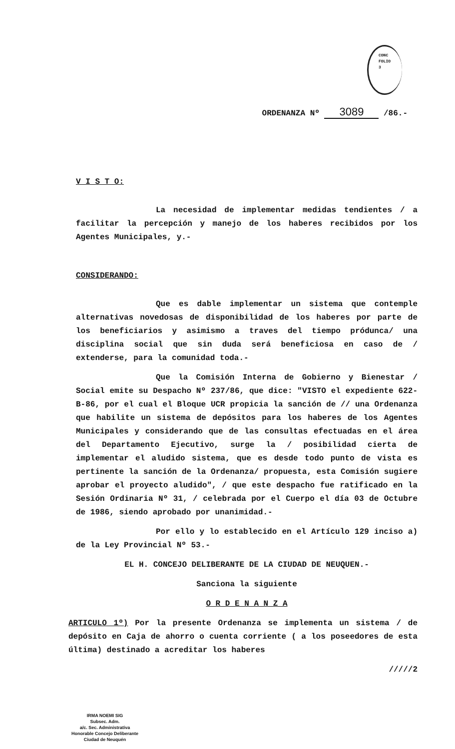CONC
FOLIO
3
ORDENANZA Nº 3089 /86.-
V I S T O:
La necesidad de implementar medidas tendientes / a facilitar la percepción y manejo de los haberes recibidos por los Agentes Municipales, y.-
CONSIDERANDO:
Que es dable implementar un sistema que contemple alternativas novedosas de disponibilidad de los haberes por parte de los beneficiarios y asimismo a traves del tiempo pródunca/ una disciplina social que sin duda será beneficiosa en caso de / extenderse, para la comunidad toda.-
Que la Comisión Interna de Gobierno y Bienestar / Social emite su Despacho Nº 237/86, que dice: "VISTO el expediente 622-B-86, por el cual el Bloque UCR propicia la sanción de // una Ordenanza que habilite un sistema de depósitos para los haberes de los Agentes Municipales y considerando que de las consultas efectuadas en el área del Departamento Ejecutivo, surge la / posibilidad cierta de implementar el aludido sistema, que es desde todo punto de vista es pertinente la sanción de la Ordenanza/ propuesta, esta Comisión sugiere aprobar el proyecto aludido", / que este despacho fue ratificado en la Sesión Ordinaria Nº 31, / celebrada por el Cuerpo el día 03 de Octubre de 1986, siendo aprobado por unanimidad.-
Por ello y lo establecido en el Artículo 129 inciso a) de la Ley Provincial Nº 53.-
EL H. CONCEJO DELIBERANTE DE LA CIUDAD DE NEUQUEN.-
Sanciona la siguiente
O R D E N A N Z A
ARTICULO 1º) Por la presente Ordenanza se implementa un sistema / de depósito en Caja de ahorro o cuenta corriente ( a los poseedores de esta última) destinado a acreditar los haberes
/////2
IRMA NOEMI SIG
Subsec. Adm.
a/c. Sec. Administrativa
Honorable Concejo Deliberante
Ciudad de Neuquén